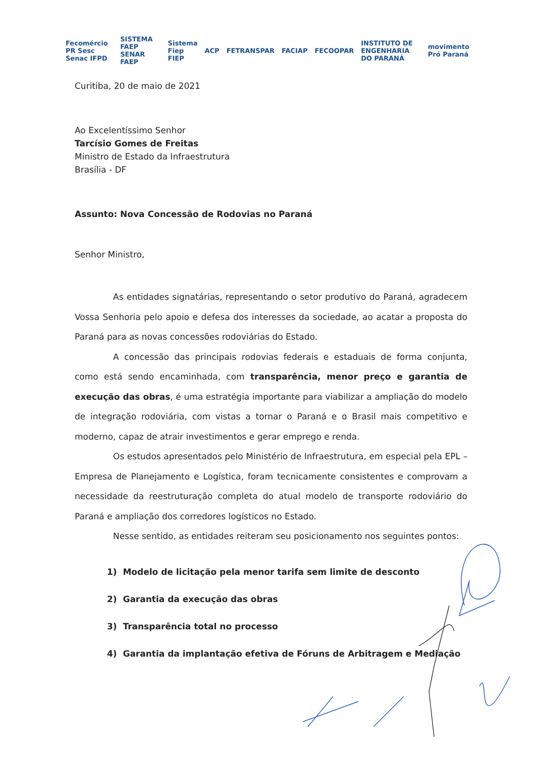Fecomércio PR Sesc Senac IFPD SISTEMA FAEP SENAR FAEP Sistema Fiep FIEP ACP FETRANSPAR FACIAP FECOOPAR INSTITUTO DE ENGENHARIA DO PARANÁ movimento Pró Paraná
Curitiba, 20 de maio de 2021
Ao Excelentíssimo Senhor
Tarcísio Gomes de Freitas
Ministro de Estado da Infraestrutura
Brasília - DF
Assunto: Nova Concessão de Rodovias no Paraná
Senhor Ministro,
As entidades signatárias, representando o setor produtivo do Paraná, agradecem Vossa Senhoria pelo apoio e defesa dos interesses da sociedade, ao acatar a proposta do Paraná para as novas concessões rodoviárias do Estado.
A concessão das principais rodovias federais e estaduais de forma conjunta, como está sendo encaminhada, com transparência, menor preço e garantia de execução das obras, é uma estratégia importante para viabilizar a ampliação do modelo de integração rodoviária, com vistas a tornar o Paraná e o Brasil mais competitivo e moderno, capaz de atrair investimentos e gerar emprego e renda.
Os estudos apresentados pelo Ministério de Infraestrutura, em especial pela EPL – Empresa de Planejamento e Logística, foram tecnicamente consistentes e comprovam a necessidade da reestruturação completa do atual modelo de transporte rodoviário do Paraná e ampliação dos corredores logísticos no Estado.
Nesse sentido, as entidades reiteram seu posicionamento nos seguintes pontos:
1) Modelo de licitação pela menor tarifa sem limite de desconto
2) Garantia da execução das obras
3) Transparência total no processo
4) Garantia da implantação efetiva de Fóruns de Arbitragem e Mediação